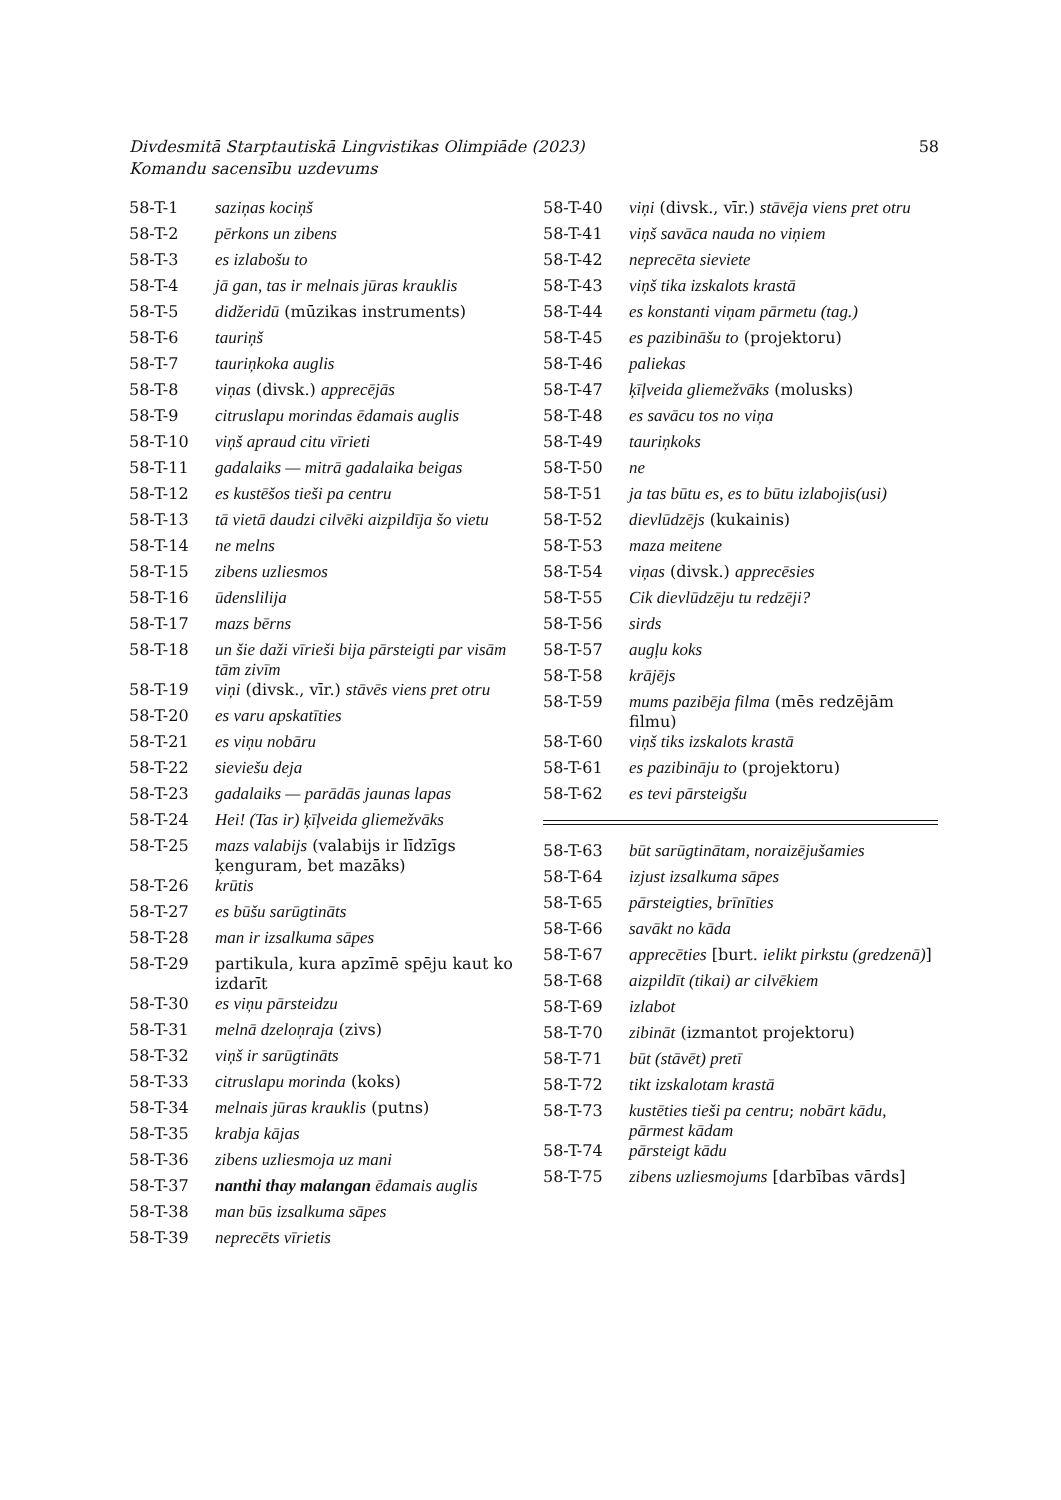58 Divdesmitā Starptautiskā Lingvistikas Olimpiāde (2023)
Komandu sacensību uzdevums
| 58-T-1 | saziņas kociņš |
| 58-T-2 | pērkons un zibens |
| 58-T-3 | es izlabošu to |
| 58-T-4 | jā gan, tas ir melnais jūras krauklis |
| 58-T-5 | didžeridū (mūzikas instruments) |
| 58-T-6 | tauriņš |
| 58-T-7 | tauriņkoka auglis |
| 58-T-8 | viņas (divsk.) apprecējās |
| 58-T-9 | citruslapu morindas ēdamais auglis |
| 58-T-10 | viņš apraud citu vīrieti |
| 58-T-11 | gadalaiks — mitrā gadalaika beigas |
| 58-T-12 | es kustēšos tieši pa centru |
| 58-T-13 | tā vietā daudzi cilvēki aizpildīja šo vietu |
| 58-T-14 | ne melns |
| 58-T-15 | zibens uzliesmos |
| 58-T-16 | ūdenslilija |
| 58-T-17 | mazs bērns |
| 58-T-18 | un šie daži vīrieši bija pārsteigti par visām tām zivīm |
| 58-T-19 | viņi (divsk., vīr.) stāvēs viens pret otru |
| 58-T-20 | es varu apskatīties |
| 58-T-21 | es viņu nobāru |
| 58-T-22 | sieviešu deja |
| 58-T-23 | gadalaiks — parādās jaunas lapas |
| 58-T-24 | Hei! (Tas ir) ķīļveida gliemežvāks |
| 58-T-25 | mazs valabijs (valabijs ir līdzīgs ķenguram, bet mazāks) |
| 58-T-26 | krūtis |
| 58-T-27 | es būšu sarūgtināts |
| 58-T-28 | man ir izsalkuma sāpes |
| 58-T-29 | partikula, kura apzīmē spēju kaut ko izdarīt |
| 58-T-30 | es viņu pārsteidzu |
| 58-T-31 | melnā dzeloņraja (zivs) |
| 58-T-32 | viņš ir sarūgtināts |
| 58-T-33 | citruslapu morinda (koks) |
| 58-T-34 | melnais jūras krauklis (putns) |
| 58-T-35 | krabja kājas |
| 58-T-36 | zibens uzliesmoja uz mani |
| 58-T-37 | nanthi thay malangan ēdamais auglis |
| 58-T-38 | man būs izsalkuma sāpes |
| 58-T-39 | neprecēts vīrietis |
| 58-T-40 | viņi (divsk., vīr.) stāvēja viens pret otru |
| 58-T-41 | viņš savāca nauda no viņiem |
| 58-T-42 | neprecēta sieviete |
| 58-T-43 | viņš tika izskalots krastā |
| 58-T-44 | es konstanti viņam pārmetu (tag.) |
| 58-T-45 | es pazibināšu to (projektoru) |
| 58-T-46 | paliekas |
| 58-T-47 | ķīļveida gliemežvāks (molusks) |
| 58-T-48 | es savācu tos no viņa |
| 58-T-49 | tauriņkoks |
| 58-T-50 | ne |
| 58-T-51 | ja tas būtu es, es to būtu izlabojis(usi) |
| 58-T-52 | dievlūdzējs (kukainis) |
| 58-T-53 | maza meitene |
| 58-T-54 | viņas (divsk.) apprecēsies |
| 58-T-55 | Cik dievlūdzēju tu redzēji? |
| 58-T-56 | sirds |
| 58-T-57 | augļu koks |
| 58-T-58 | krājējs |
| 58-T-59 | mums pazibēja filma (mēs redzējām filmu) |
| 58-T-60 | viņš tiks izskalots krastā |
| 58-T-61 | es pazibināju to (projektoru) |
| 58-T-62 | es tevi pārsteigšu |
| 58-T-63 | būt sarūgtinātam, noraizējušamies |
| 58-T-64 | izjust izsalkuma sāpes |
| 58-T-65 | pārsteigties, brīnīties |
| 58-T-66 | savākt no kāda |
| 58-T-67 | apprecēties [burt. ielikt pirkstu (gredzenā) ] |
| 58-T-68 | aizpildīt (tikai) ar cilvēkiem |
| 58-T-69 | izlabot |
| 58-T-70 | zibināt (izmantot projektoru) |
| 58-T-71 | būt (stāvēt) pretī |
| 58-T-72 | tikt izskalotam krastā |
| 58-T-73 | kustēties tieši pa centru ; nobārt kādu, pārmest kādam |
| 58-T-74 | pārsteigt kādu |
| 58-T-75 | zibens uzliesmojums [darbības vārds] |